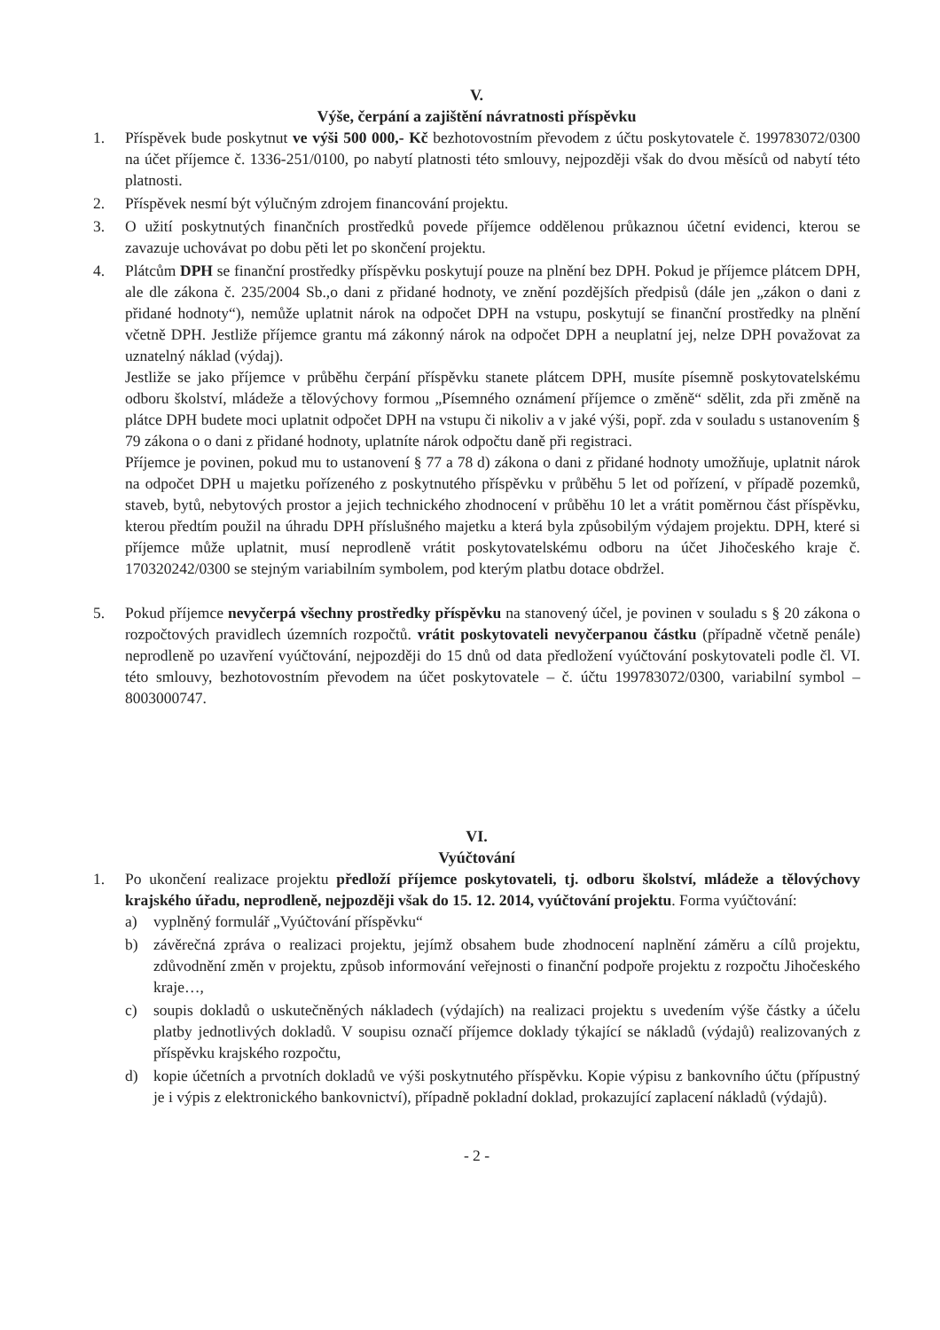V.
Výše, čerpání a zajištění návratnosti příspěvku
1. Příspěvek bude poskytnut ve výši 500 000,- Kč bezhotovostním převodem z účtu poskytovatele č. 199783072/0300 na účet příjemce č. 1336-251/0100, po nabytí platnosti této smlouvy, nejpozději však do dvou měsíců od nabytí této platnosti.
2. Příspěvek nesmí být výlučným zdrojem financování projektu.
3. O užití poskytnutých finančních prostředků povede příjemce oddělenou průkaznou účetní evidenci, kterou se zavazuje uchovávat po dobu pěti let po skončení projektu.
4. Plátcům DPH se finanční prostředky příspěvku poskytují pouze na plnění bez DPH. Pokud je příjemce plátcem DPH, ale dle zákona č. 235/2004 Sb.,o dani z přidané hodnoty, ve znění pozdějších předpisů (dále jen „zákon o dani z přidané hodnoty“), nemůže uplatnit nárok na odpočet DPH na vstupu, poskytují se finanční prostředky na plnění včetně DPH. Jestliže příjemce grantu má zákonný nárok na odpočet DPH a neuplatní jej, nelze DPH považovat za uznatelný náklad (výdaj).
Jestliže se jako příjemce v průběhu čerpání příspěvku stanete plátcem DPH, musíte písemně poskytovatelskému odboru školství, mládeže a tělovýchovy formou „Písemného oznámení příjemce o změně“ sdělit, zda při změně na plátce DPH budete moci uplatnit odpočet DPH na vstupu či nikoliv a v jaké výši, popř. zda v souladu s ustanovením § 79 zákona o o dani z přidané hodnoty, uplatníte nárok odpočtu daně při registraci.
Příjemce je povinen, pokud mu to ustanovení § 77 a 78 d) zákona o dani z přidané hodnoty umožňuje, uplatnit nárok na odpočet DPH u majetku pořízeného z poskytnutého příspěvku v průběhu 5 let od pořízení, v případě pozemků, staveb, bytů, nebytových prostor a jejich technického zhodnocení v průběhu 10 let a vrátit poměrnou část příspěvku, kterou předtím použil na úhradu DPH příslušného majetku a která byla způsobilým výdajem projektu. DPH, které si příjemce může uplatnit, musí neprodleně vrátit poskytovatelskému odboru na účet Jihočeského kraje č. 170320242/0300 se stejným variabilním symbolem, pod kterým platbu dotace obdržel.
5. Pokud příjemce nevyčerpá všechny prostředky příspěvku na stanovený účel, je povinen v souladu s § 20 zákona o rozpočtových pravidlech územních rozpočtů. vrátit poskytovateli nevyčerpanou částku (případně včetně penále) neprodleně po uzavření vyúčtování, nejpozději do 15 dnů od data předložení vyúčtování poskytovateli podle čl. VI. této smlouvy, bezhotovostním převodem na účet poskytovatele – č. účtu 199783072/0300, variabilní symbol – 8003000747.
VI.
Vyúčtování
1. Po ukončení realizace projektu předloží příjemce poskytovateli, tj. odboru školství, mládeže a tělovýchovy krajského úřadu, neprodleně, nejpozději však do 15. 12. 2014, vyúčtování projektu. Forma vyúčtování:
a) vyplněný formulář „Vyúčtování příspěvku“
b) závěrečná zpráva o realizaci projektu, jejímž obsahem bude zhodnocení naplnění záměru a cílů projektu, zdůvodnění změn v projektu, způsob informování veřejnosti o finanční podpoře projektu z rozpočtu Jihočeského kraje…,
c) soupis dokladů o uskutečněných nákladech (výdajích) na realizaci projektu s uvedením výše částky a účelu platby jednotlivých dokladů. V soupisu označí příjemce doklady týkající se nákladů (výdajů) realizovaných z příspěvku krajského rozpočtu,
d) kopie účetních a prvotních dokladů ve výši poskytnutého příspěvku. Kopie výpisu z bankovního účtu (přípustný je i výpis z elektronického bankovnictví), případně pokladní doklad, prokazující zaplacení nákladů (výdajů).
- 2 -